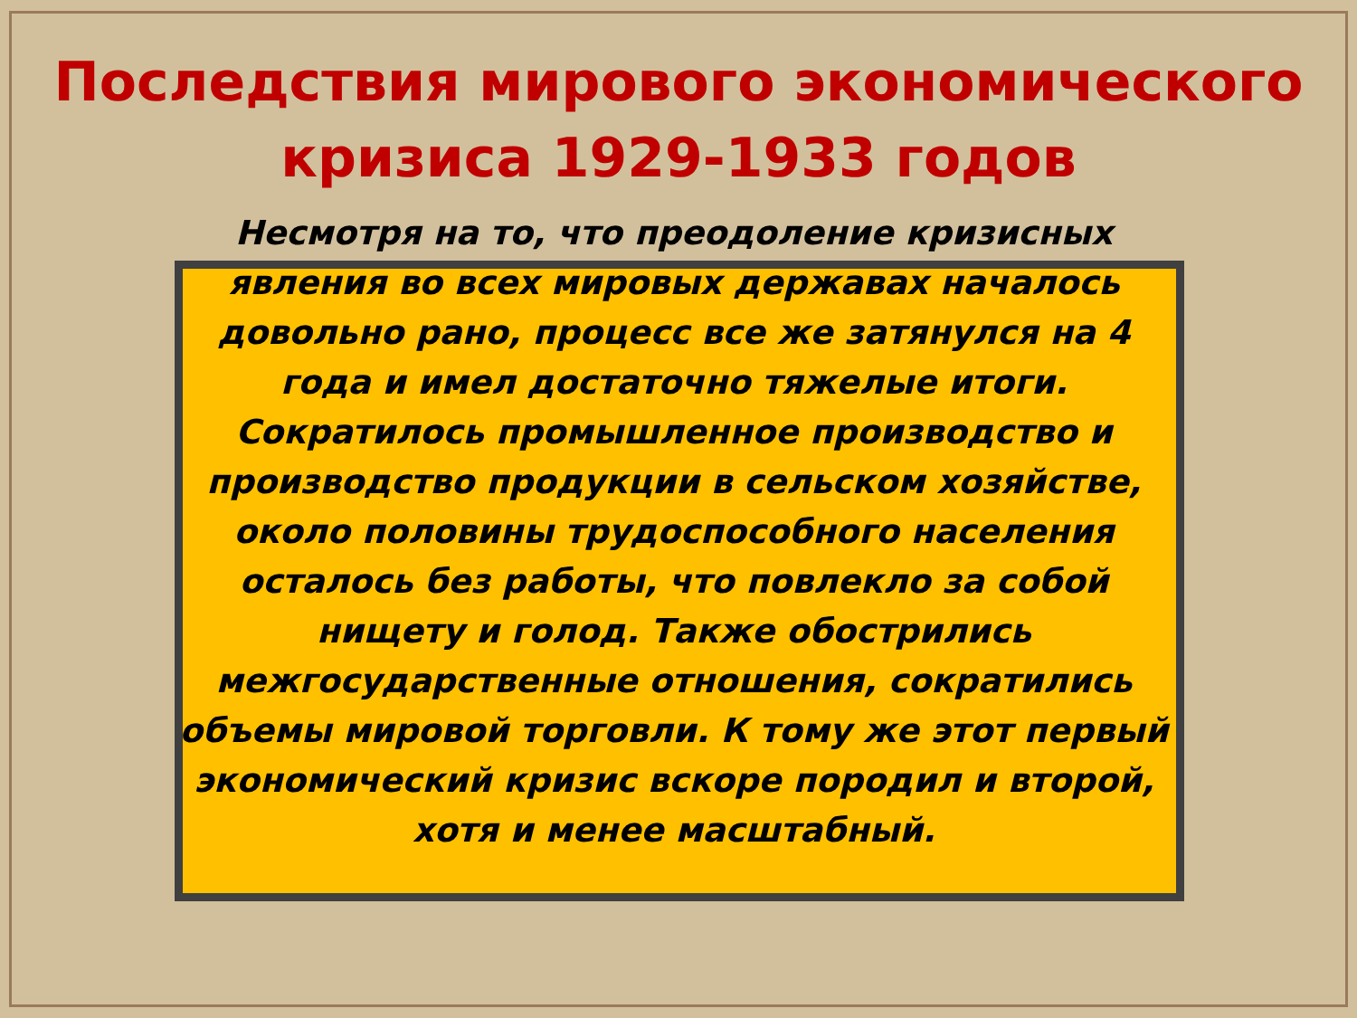Последствия мирового экономического кризиса 1929-1933 годов
Несмотря на то, что преодоление кризисных явления во всех мировых державах началось довольно рано, процесс все же затянулся на 4 года и имел достаточно тяжелые итоги. Сократилось промышленное производство и производство продукции в сельском хозяйстве, около половины трудоспособного населения осталось без работы, что повлекло за собой нищету и голод. Также обострились межгосударственные отношения, сократились объемы мировой торговли. К тому же этот первый экономический кризис вскоре породил и второй, хотя и менее масштабный.